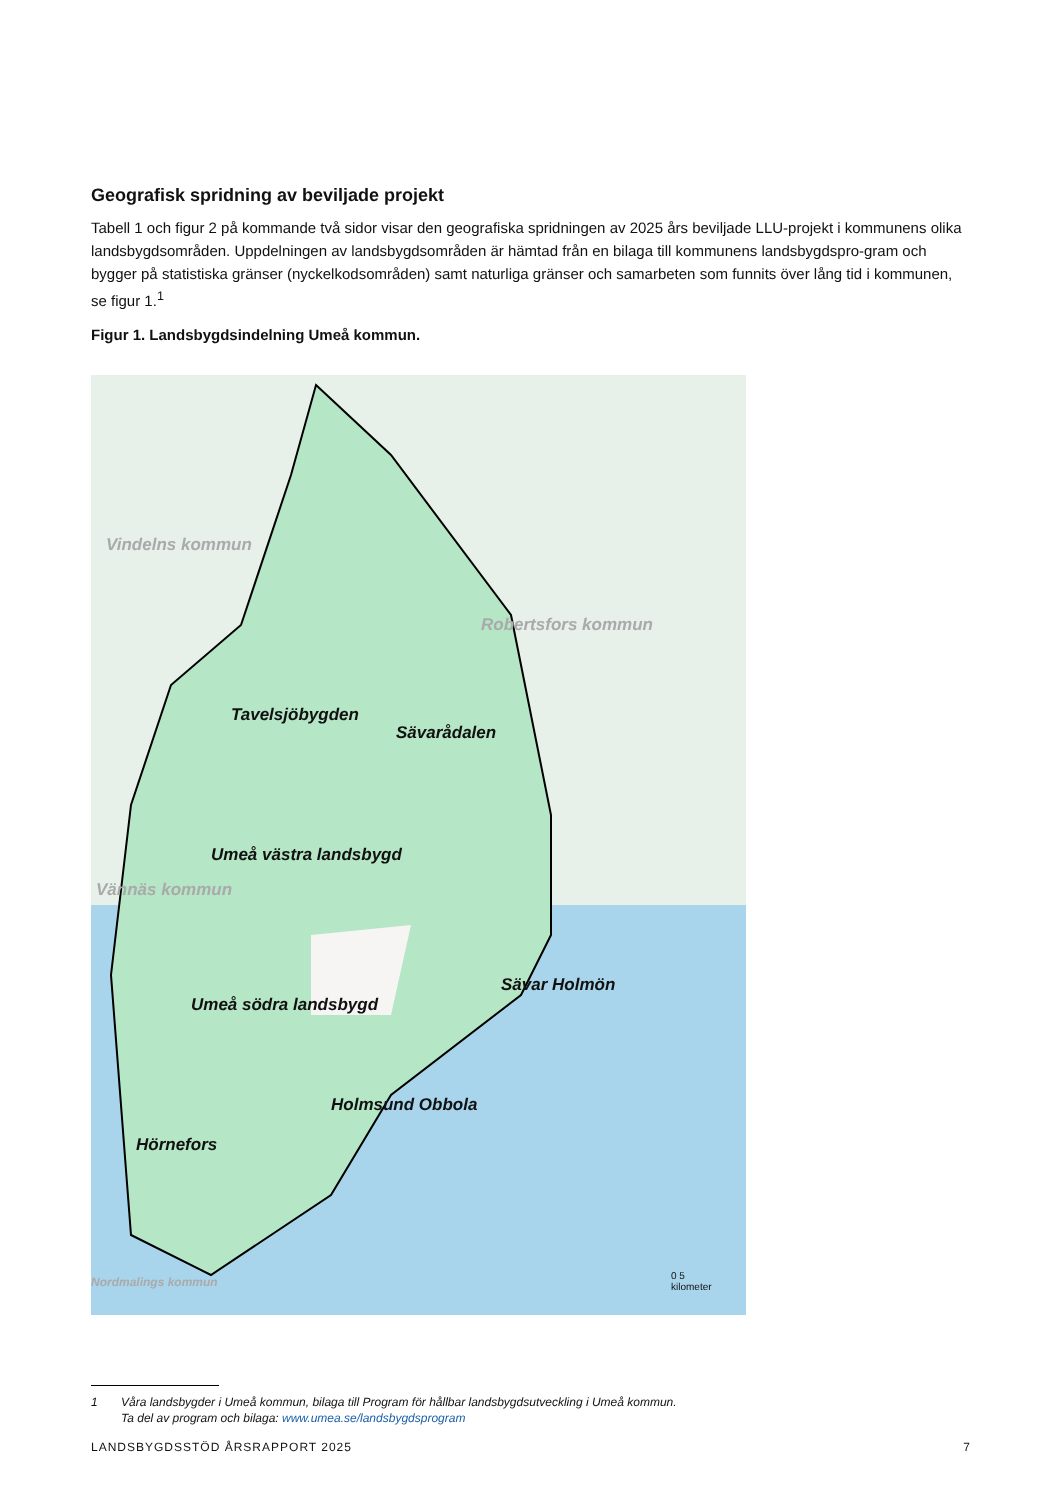Geografisk spridning av beviljade projekt
Tabell 1 och figur 2 på kommande två sidor visar den geografiska spridningen av 2025 års beviljade LLU-projekt i kommunens olika landsbygdsområden. Uppdelningen av landsbygdsområden är hämtad från en bilaga till kommunens landsbygdspro-gram och bygger på statistiska gränser (nyckelkodsområden) samt naturliga gränser och samarbeten som funnits över lång tid i kommunen, se figur 1.<sup>1</sup>
Figur 1. Landsbygdsindelning Umeå kommun.
Vindelns kommun
Robertsfors kommun
Tavelsjöbygden
Sävarådalen
Umeå västra landsbygd
Vännäs kommun
Sävar Holmön
Umeå södra landsbygd
Holmsund Obbola
Hörnefors
Nordmalings kommun 0 5
kilometer
1 Våra landsbygder i Umeå kommun, bilaga till Program för hållbar landsbygdsutveckling i Umeå kommun.
Ta del av program och bilaga: www.umea.se/landsbygdsprogram
LANDSBYGDSSTÖD ÅRSRAPPORT 2025 7